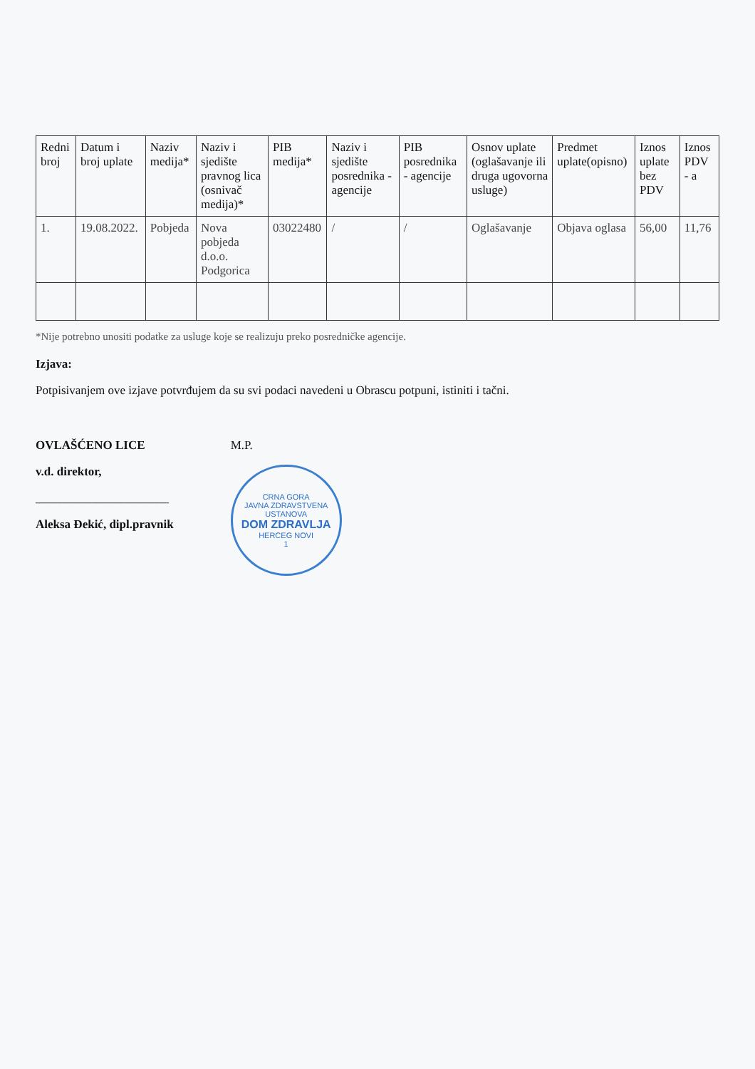| Redni broj | Datum i broj uplate | Naziv medija* | Naziv i sjedište pravnog lica (osnivač medija)* | PIB medija* | Naziv i sjedište posrednika - agencije | PIB posrednika - agencije | Osnov uplate (oglašavanje ili druga ugovorna usluge) | Predmet uplate(opisno) | Iznos uplate bez PDV | Iznos PDV - a |
| --- | --- | --- | --- | --- | --- | --- | --- | --- | --- | --- |
| 1. | 19.08.2022. | Pobjeda | Nova pobjeda d.o.o. Podgorica | 03022480 | / | / | Oglašavanje | Objava oglasa | 56,00 | 11,76 |
*Nije potrebno unositi podatke za usluge koje se realizuju preko posredničke agencije.
Izjava:
Potpisivanjem ove izjave potvrđujem da su svi podaci navedeni u Obrascu potpuni, istiniti i tačni.
OVLAŠĆENO LICE
v.d. direktor,
______________________
Aleksa Đekić, dipl.pravnik
M.P.
CRNA GORA
JAVNA ZDRAVSTVENA USTANOVA
DOM ZDRAVLJA
HERCEG NOVI
1